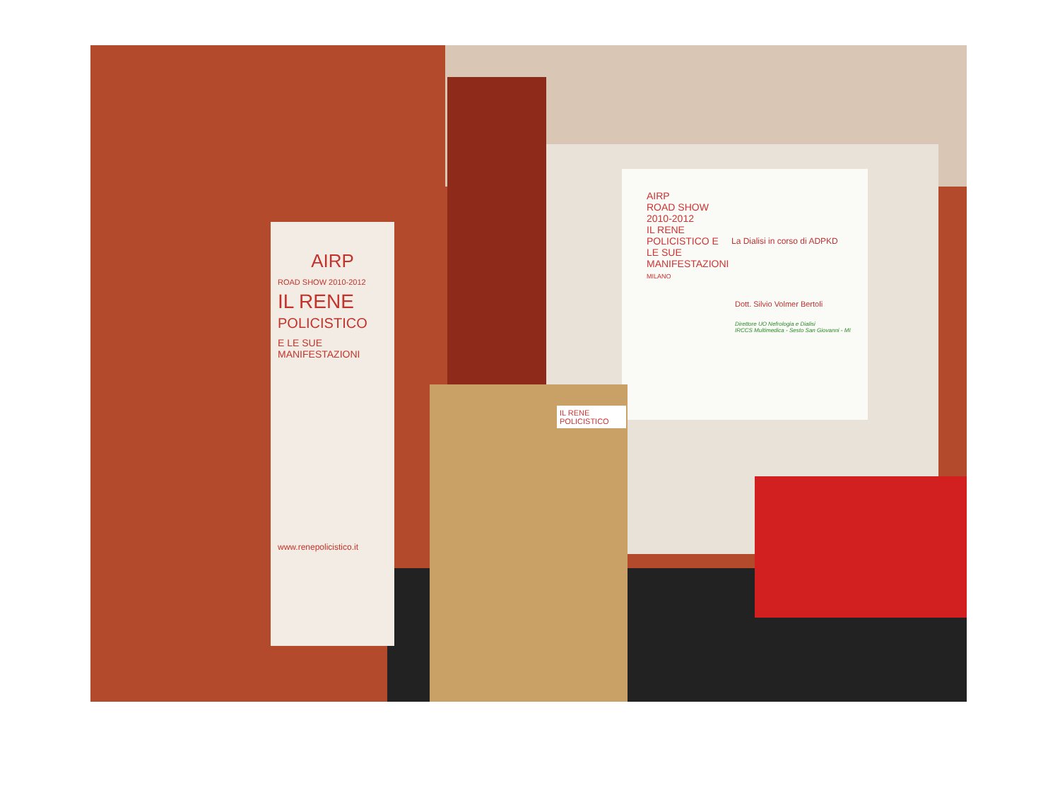AIRP
ROAD SHOW 2010-2012
IL RENE POLICISTICO E LE SUE MANIFESTAZIONI
MILANO
La Dialisi in corso di ADPKD
Dott. Silvio Volmer Bertoli
Direttore UO Nefrologia e Dialisi
IRCCS Multimedica - Sesto San Giovanni - MI
AIRP
ROAD SHOW 2010-2012
IL RENE
POLICISTICO
E LE SUE
MANIFESTAZIONI
www.renepolicistico.it
IL RENE POLICISTICO